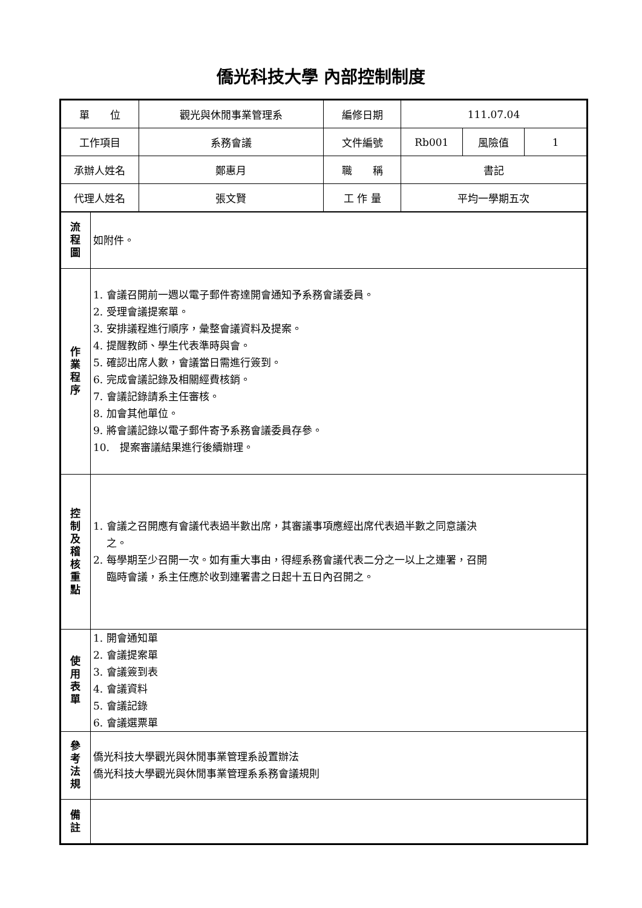僑光科技大學 內部控制制度
| 單 位 | | 觀光與休閒事業管理系 | 編修日期 | 111.07.04 | | |
| 工作項目 | | 系務會議 | 文件編號 | Rb001 | 風險值 | 1 |
| 承辦人姓名 | | 鄭惠月 | 職 稱 | 書記 | | |
| 代理人姓名 | | 張文賢 | 工 作 量 | 平均一學期五次 | | |
| 流 程 圖 | 如附件。 | | | | | |
| 作 業 程 序 | 1. 會議召開前一週以電子郵件寄達開會通知予系務會議委員。 2. 受理會議提案單。 3. 安排議程進行順序，彙整會議資料及提案。 4. 提醒教師、學生代表準時與會。 5. 確認出席人數，會議當日需進行簽到。 6. 完成會議記錄及相關經費核銷。 7. 會議記錄請系主任審核。 8. 加會其他單位。 9. 將會議記錄以電子郵件寄予系務會議委員存參。 10. 提案審議結果進行後續辦理。 | | | | | |
| 控 制 及 稽 核 重 點 | 1. 會議之召開應有會議代表過半數出席，其審議事項應經出席代表過半數之同意議決 之。 2. 每學期至少召開一次。如有重大事由，得經系務會議代表二分之一以上之連署，召開 臨時會議，系主任應於收到連署書之日起十五日內召開之。 | | | | | |
| 使 用 表 單 | 1. 開會通知單 2. 會議提案單 3. 會議簽到表 4. 會議資料 5. 會議記錄 6. 會議選票單 | | | | | |
| 參 考 法 規 | 僑光科技大學觀光與休閒事業管理系設置辦法 僑光科技大學觀光與休閒事業管理系系務會議規則 | | | | | |
| 備 註 | | | | | | |